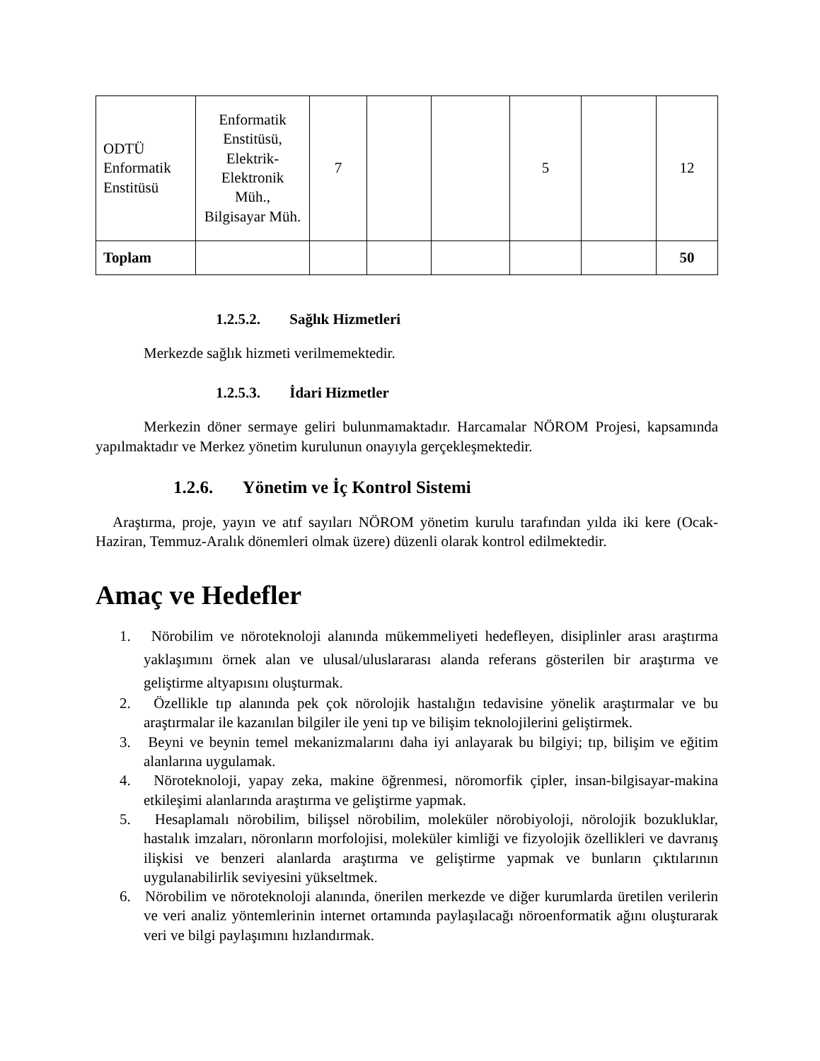| ODTÜ Enformatik Enstitüsü | Enformatik Enstitüsü, Elektrik-Elektronik Müh., Bilgisayar Müh. | 7 | | | 5 | | 12 |
| Toplam | | | | | | | 50 |
1.2.5.2. Sağlık Hizmetleri
Merkezde sağlık hizmeti verilmemektedir.
1.2.5.3. İdari Hizmetler
Merkezin döner sermaye geliri bulunmamaktadır. Harcamalar NÖROM Projesi, kapsamında yapılmaktadır ve Merkez yönetim kurulunun onayıyla gerçekleşmektedir.
1.2.6. Yönetim ve İç Kontrol Sistemi
Araştırma, proje, yayın ve atıf sayıları NÖROM yönetim kurulu tarafından yılda iki kere (Ocak-Haziran, Temmuz-Aralık dönemleri olmak üzere) düzenli olarak kontrol edilmektedir.
Amaç ve Hedefler
1. Nörobilim ve nöroteknoloji alanında mükemmeliyeti hedefleyen, disiplinler arası araştırma yaklaşımını örnek alan ve ulusal/uluslararası alanda referans gösterilen bir araştırma ve geliştirme altyapısını oluşturmak.
2. Özellikle tıp alanında pek çok nörolojik hastalığın tedavisine yönelik araştırmalar ve bu araştırmalar ile kazanılan bilgiler ile yeni tıp ve bilişim teknolojilerini geliştirmek.
3. Beyni ve beynin temel mekanizmalarını daha iyi anlayarak bu bilgiyi; tıp, bilişim ve eğitim alanlarına uygulamak.
4. Nöroteknoloji, yapay zeka, makine öğrenmesi, nöromorfik çipler, insan-bilgisayar-makina etkileşimi alanlarında araştırma ve geliştirme yapmak.
5. Hesaplamalı nörobilim, bilişsel nörobilim, moleküler nörobiyoloji, nörolojik bozukluklar, hastalık imzaları, nöronların morfolojisi, moleküler kimliği ve fizyolojik özellikleri ve davranış ilişkisi ve benzeri alanlarda araştırma ve geliştirme yapmak ve bunların çıktılarının uygulanabilirlik seviyesini yükseltmek.
6. Nörobilim ve nöroteknoloji alanında, önerilen merkezde ve diğer kurumlarda üretilen verilerin ve veri analiz yöntemlerinin internet ortamında paylaşılacağı nöroenformatik ağını oluşturarak veri ve bilgi paylaşımını hızlandırmak.